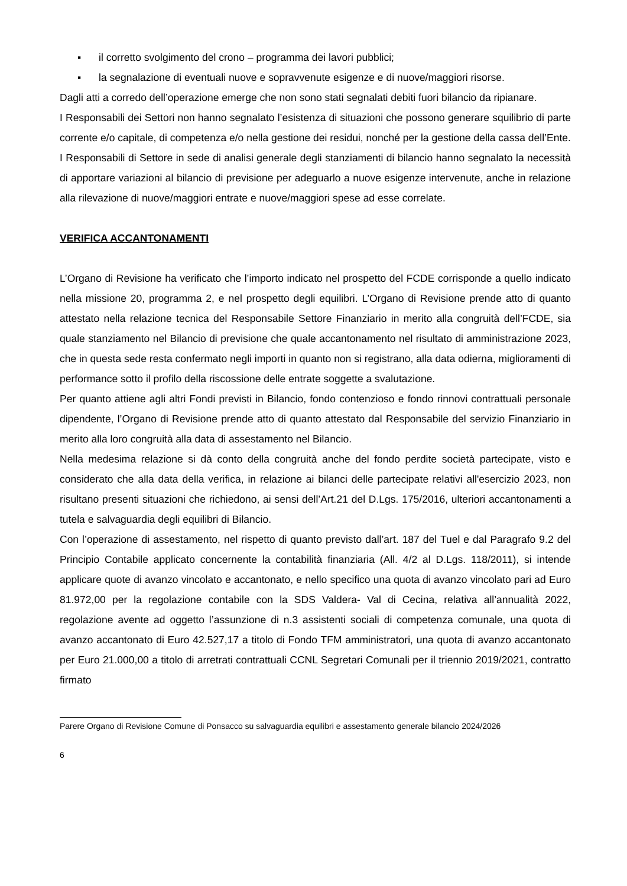▪ il corretto svolgimento del crono – programma dei lavori pubblici;
▪ la segnalazione di eventuali nuove e sopravvenute esigenze e di nuove/maggiori risorse.
Dagli atti a corredo dell’operazione emerge che non sono stati segnalati debiti fuori bilancio da ripianare.
I Responsabili dei Settori non hanno segnalato l’esistenza di situazioni che possono generare squilibrio di parte corrente e/o capitale, di competenza e/o nella gestione dei residui, nonché per la gestione della cassa dell’Ente.
I Responsabili di Settore in sede di analisi generale degli stanziamenti di bilancio hanno segnalato la necessità di apportare variazioni al bilancio di previsione per adeguarlo a nuove esigenze intervenute, anche in relazione alla rilevazione di nuove/maggiori entrate e nuove/maggiori spese ad esse correlate.
VERIFICA ACCANTONAMENTI
L’Organo di Revisione ha verificato che l’importo indicato nel prospetto del FCDE corrisponde a quello indicato nella missione 20, programma 2, e nel prospetto degli equilibri. L’Organo di Revisione prende atto di quanto attestato nella relazione tecnica del Responsabile Settore Finanziario in merito alla congruità dell’FCDE, sia quale stanziamento nel Bilancio di previsione che quale accantonamento nel risultato di amministrazione 2023, che in questa sede resta confermato negli importi in quanto non si registrano, alla data odierna, miglioramenti di performance sotto il profilo della riscossione delle entrate soggette a svalutazione.
Per quanto attiene agli altri Fondi previsti in Bilancio, fondo contenzioso e fondo rinnovi contrattuali personale dipendente, l’Organo di Revisione prende atto di quanto attestato dal Responsabile del servizio Finanziario in merito alla loro congruità alla data di assestamento nel Bilancio.
Nella medesima relazione si dà conto della congruità anche del fondo perdite società partecipate, visto e considerato che alla data della verifica, in relazione ai bilanci delle partecipate relativi all'esercizio 2023, non risultano presenti situazioni che richiedono, ai sensi dell’Art.21 del D.Lgs. 175/2016, ulteriori accantonamenti a tutela e salvaguardia degli equilibri di Bilancio.
Con l’operazione di assestamento, nel rispetto di quanto previsto dall’art. 187 del Tuel e dal Paragrafo 9.2 del Principio Contabile applicato concernente la contabilità finanziaria (All. 4/2 al D.Lgs. 118/2011), si intende applicare quote di avanzo vincolato e accantonato, e nello specifico una quota di avanzo vincolato pari ad Euro 81.972,00 per la regolazione contabile con la SDS Valdera- Val di Cecina, relativa all’annualità 2022, regolazione avente ad oggetto l’assunzione di n.3 assistenti sociali di competenza comunale, una quota di avanzo accantonato di Euro 42.527,17 a titolo di Fondo TFM amministratori, una quota di avanzo accantonato per Euro 21.000,00 a titolo di arretrati contrattuali CCNL Segretari Comunali per il triennio 2019/2021, contratto firmato
Parere Organo di Revisione Comune di Ponsacco su salvaguardia equilibri e assestamento generale bilancio 2024/2026
6